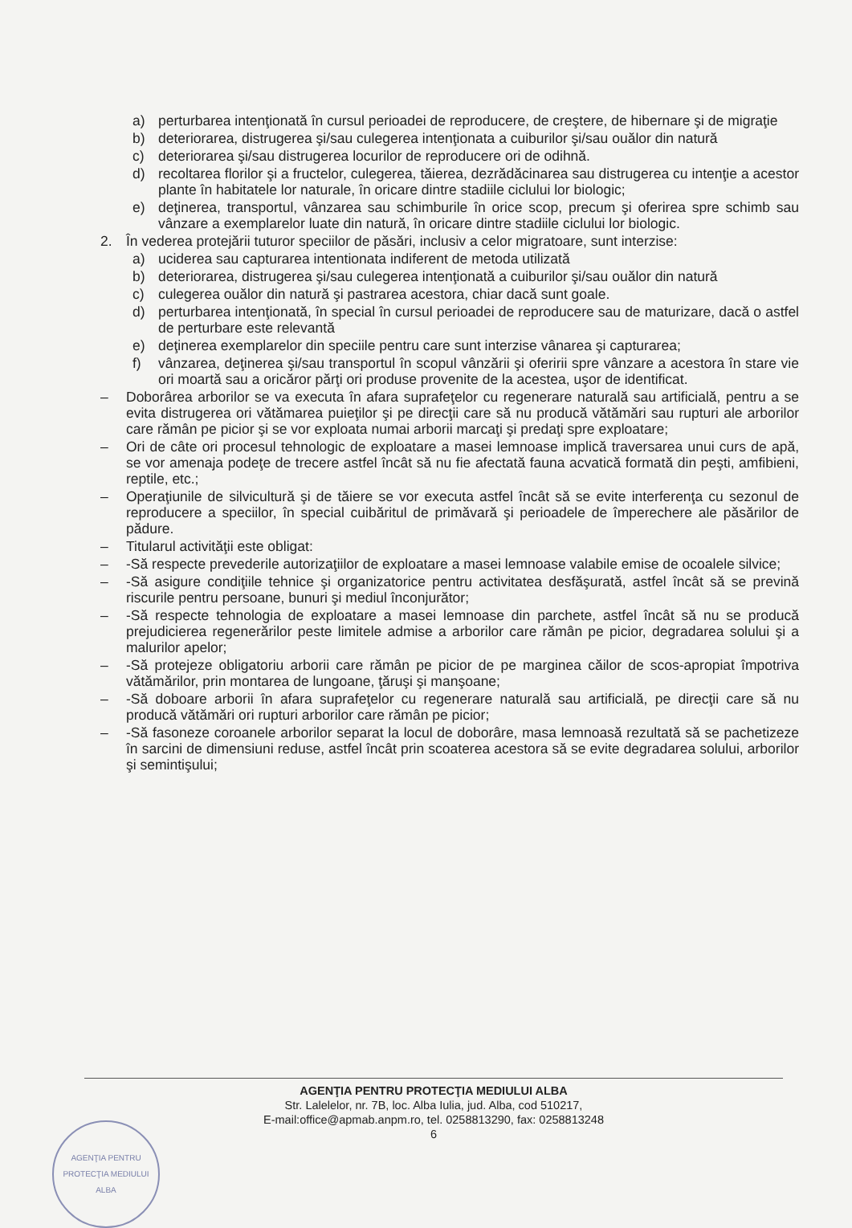a) perturbarea intenţionată în cursul perioadei de reproducere, de creştere, de hibernare şi de migraţie
b) deteriorarea, distrugerea şi/sau culegerea intenţionata a cuiburilor şi/sau ouălor din natură
c) deteriorarea şi/sau distrugerea locurilor de reproducere ori de odihnă.
d) recoltarea florilor şi a fructelor, culegerea, tăierea, dezrădăcinarea sau distrugerea cu intenţie a acestor plante în habitatele lor naturale, în oricare dintre stadiile ciclului lor biologic;
e) deţinerea, transportul, vânzarea sau schimburile în orice scop, precum şi oferirea spre schimb sau vânzare a exemplarelor luate din natură, în oricare dintre stadiile ciclului lor biologic.
2. În vederea protejării tuturor speciilor de păsări, inclusiv a celor migratoare, sunt interzise:
a) uciderea sau capturarea intentionata indiferent de metoda utilizată
b) deteriorarea, distrugerea şi/sau culegerea intenţionată a cuiburilor şi/sau ouălor din natură
c) culegerea ouălor din natură şi pastrarea acestora, chiar dacă sunt goale.
d) perturbarea intenţionată, în special în cursul perioadei de reproducere sau de maturizare, dacă o astfel de perturbare este relevantă
e) deţinerea exemplarelor din speciile pentru care sunt interzise vânarea şi capturarea;
f) vânzarea, deţinerea şi/sau transportul în scopul vânzării şi oferirii spre vânzare a acestora în stare vie ori moartă sau a oricăror părţi ori produse provenite de la acestea, uşor de identificat.
– Doborârea arborilor se va executa în afara suprafeţelor cu regenerare naturală sau artificială, pentru a se evita distrugerea ori vătămarea puieţilor şi pe direcţii care să nu producă vătămări sau rupturi ale arborilor care rămân pe picior şi se vor exploata numai arborii marcaţi şi predaţi spre exploatare;
– Ori de câte ori procesul tehnologic de exploatare a masei lemnoase implică traversarea unui curs de apă, se vor amenaja podeţe de trecere astfel încât să nu fie afectată fauna acvatică formată din peşti, amfibieni, reptile, etc.;
– Operaţiunile de silvicultură şi de tăiere se vor executa astfel încât să se evite interferenţa cu sezonul de reproducere a speciilor, în special cuibăritul de primăvară şi perioadele de împerechere ale păsărilor de pădure.
– Titularul activităţii este obligat:
– -Să respecte prevederile autorizaţiilor de exploatare a masei lemnoase valabile emise de ocoalele silvice;
– -Să asigure condiţiile tehnice şi organizatorice pentru activitatea desfăşurată, astfel încât să se prevină riscurile pentru persoane, bunuri şi mediul înconjurător;
– -Să respecte tehnologia de exploatare a masei lemnoase din parchete, astfel încât să nu se producă prejudicierea regenerărilor peste limitele admise a arborilor care rămân pe picior, degradarea solului şi a malurilor apelor;
– -Să protejeze obligatoriu arborii care rămân pe picior de pe marginea căilor de scos-apropiat împotriva vătămărilor, prin montarea de lungoane, ţăruşi şi manşoane;
– -Să doboare arborii în afara suprafeţelor cu regenerare naturală sau artificială, pe direcţii care să nu producă vătămări ori rupturi arborilor care rămân pe picior;
– -Să fasoneze coroanele arborilor separat la locul de doborâre, masa lemnoasă rezultată să se pachetizeze în sarcini de dimensiuni reduse, astfel încât prin scoaterea acestora să se evite degradarea solului, arborilor şi semintişului;
AGENŢIA PENTRU PROTECŢIA MEDIULUI ALBA
Str. Lalelelor, nr. 7B, loc. Alba Iulia, jud. Alba, cod 510217,
E-mail:office@apmab.anpm.ro, tel. 0258813290, fax: 0258813248
6
AGENŢIA PENTRU PROTECŢIA MEDIULUI ALBA